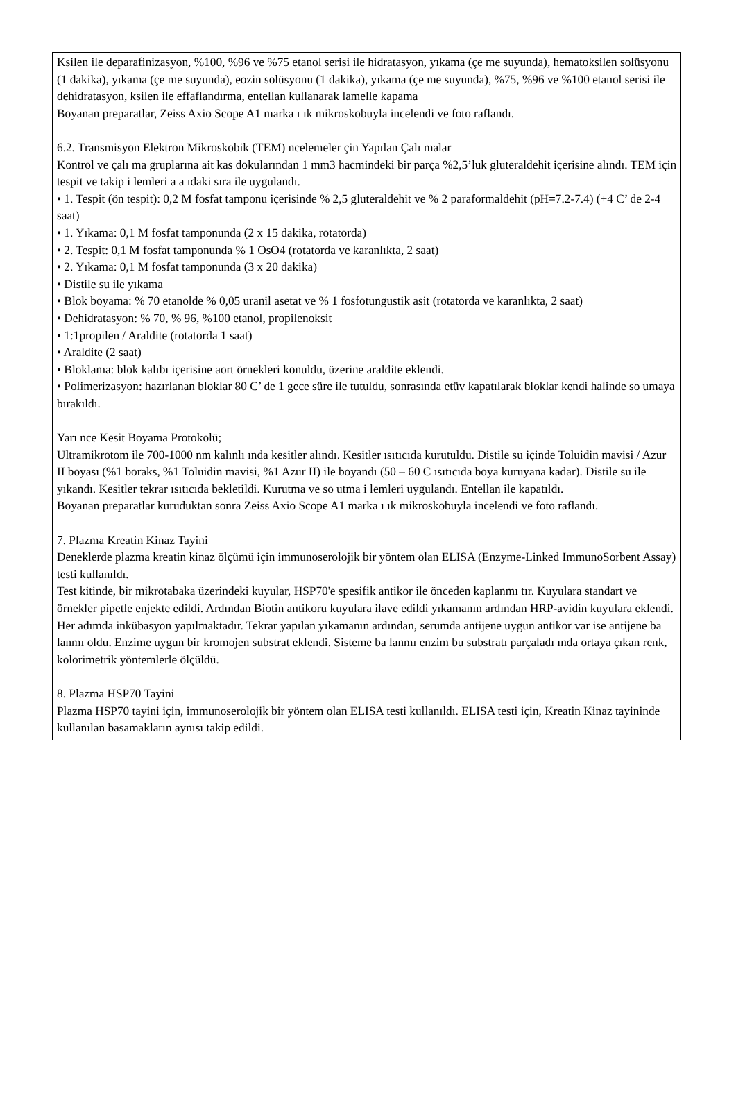Ksilen ile deparafinizasyon, %100, %96 ve %75 etanol serisi ile hidratasyon, yıkama (çe me suyunda), hematoksilen solüsyonu (1 dakika), yıkama (çe me suyunda), eozin solüsyonu (1 dakika), yıkama (çe me suyunda), %75, %96 ve %100 etanol serisi ile dehidratasyon, ksilen ile effaflandırma, entellan kullanarak lamelle kapama
Boyanan preparatlar, Zeiss Axio Scope A1 marka ı ık mikroskobuyla incelendi ve foto raflandı.
6.2. Transmisyon Elektron Mikroskobik (TEM) ncelemeler çin Yapılan Çalı malar
Kontrol ve çalı ma gruplarına ait kas dokularından 1 mm3 hacmindeki bir parça %2,5’luk gluteraldehit içerisine alındı. TEM için tespit ve takip i lemleri a a ıdaki sıra ile uygulandı.
• 1. Tespit (ön tespit): 0,2 M fosfat tamponu içerisinde % 2,5 gluteraldehit ve % 2 paraformaldehit (pH=7.2-7.4) (+4 C’ de 2-4 saat)
• 1. Yıkama: 0,1 M fosfat tamponunda (2 x 15 dakika, rotatorda)
• 2. Tespit: 0,1 M fosfat tamponunda % 1 OsO4 (rotatorda ve karanlıkta, 2 saat)
• 2. Yıkama: 0,1 M fosfat tamponunda (3 x 20 dakika)
• Distile su ile yıkama
• Blok boyama: % 70 etanolde % 0,05 uranil asetat ve % 1 fosfotungustik asit (rotatorda ve karanlıkta, 2 saat)
• Dehidratasyon: % 70, % 96, %100 etanol, propilenoksit
• 1:1propilen / Araldite (rotatorda 1 saat)
• Araldite (2 saat)
• Bloklama: blok kalıbı içerisine aort örnekleri konuldu, üzerine araldite eklendi.
• Polimerizasyon: hazırlanan bloklar 80 C’ de 1 gece süre ile tutuldu, sonrasında etüv kapatılarak bloklar kendi halinde so umaya bırakıldı.
Yarı nce Kesit Boyama Protokolü;
Ultramikrotom ile 700-1000 nm kalınlı ında kesitler alındı. Kesitler ısıtıcıda kurutuldu. Distile su içinde Toluidin mavisi / Azur II boyası (%1 boraks, %1 Toluidin mavisi, %1 Azur II) ile boyandı (50 – 60 C ısıtıcıda boya kuruyana kadar). Distile su ile yıkandı. Kesitler tekrar ısıtıcıda bekletildi. Kurutma ve so utma i lemleri uygulandı. Entellan ile kapatıldı.
Boyanan preparatlar kuruduktan sonra Zeiss Axio Scope A1 marka ı ık mikroskobuyla incelendi ve foto raflandı.
7. Plazma Kreatin Kinaz Tayini
Deneklerde plazma kreatin kinaz ölçümü için immunoserolojik bir yöntem olan ELISA (Enzyme-Linked ImmunoSorbent Assay) testi kullanıldı.
Test kitinde, bir mikrotabaka üzerindeki kuyular, HSP70'e spesifik antikor ile önceden kaplanmı tır. Kuyulara standart ve örnekler pipetle enjekte edildi. Ardından Biotin antikoru kuyulara ilave edildi yıkamanın ardından HRP-avidin kuyulara eklendi. Her adımda inkübasyon yapılmaktadır. Tekrar yapılan yıkamanın ardından, serumda antijene uygun antikor var ise antijene ba lanmı oldu. Enzime uygun bir kromojen substrat eklendi. Sisteme ba lanmı enzim bu substratı parçaladı ında ortaya çıkan renk, kolorimetrik yöntemlerle ölçüldü.
8. Plazma HSP70 Tayini
Plazma HSP70 tayini için, immunoserolojik bir yöntem olan ELISA testi kullanıldı. ELISA testi için, Kreatin Kinaz tayininde kullanılan basamakların aynısı takip edildi.